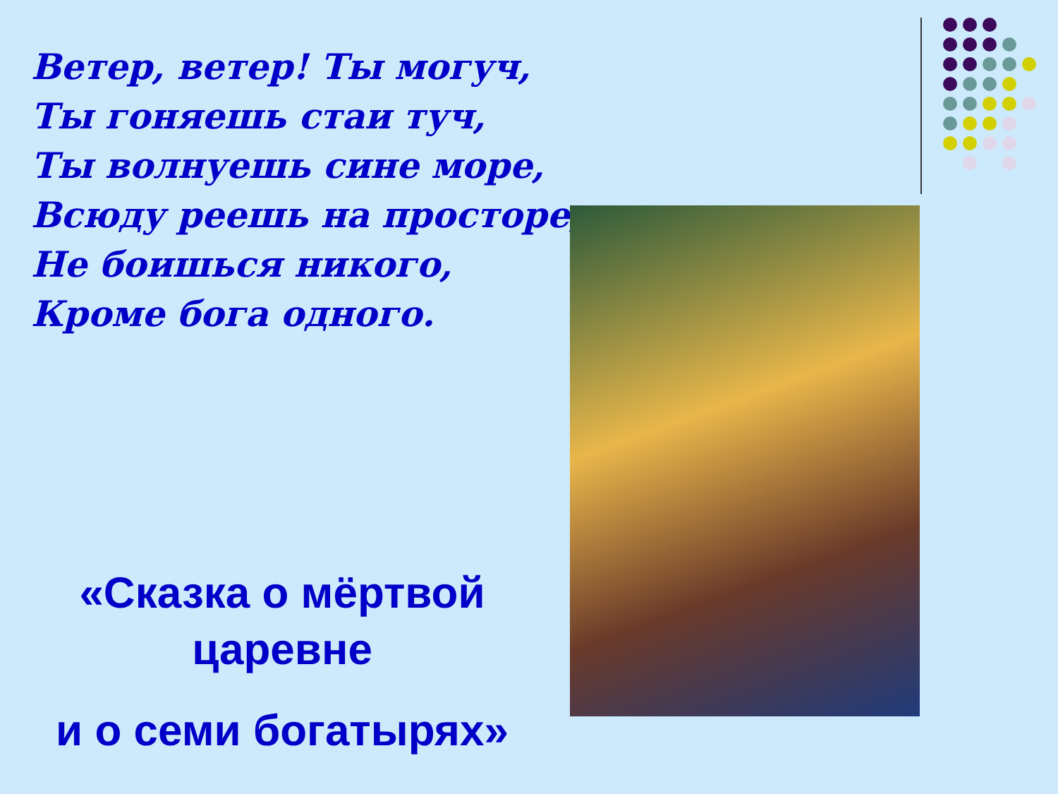Ветер, ветер! Ты могуч,
Ты гоняешь стаи туч,
Ты волнуешь сине море,
Всюду реешь на просторе,
Не боишься никого,
Кроме бога одного.
«Сказка о мёртвой царевне
и о семи богатырях»